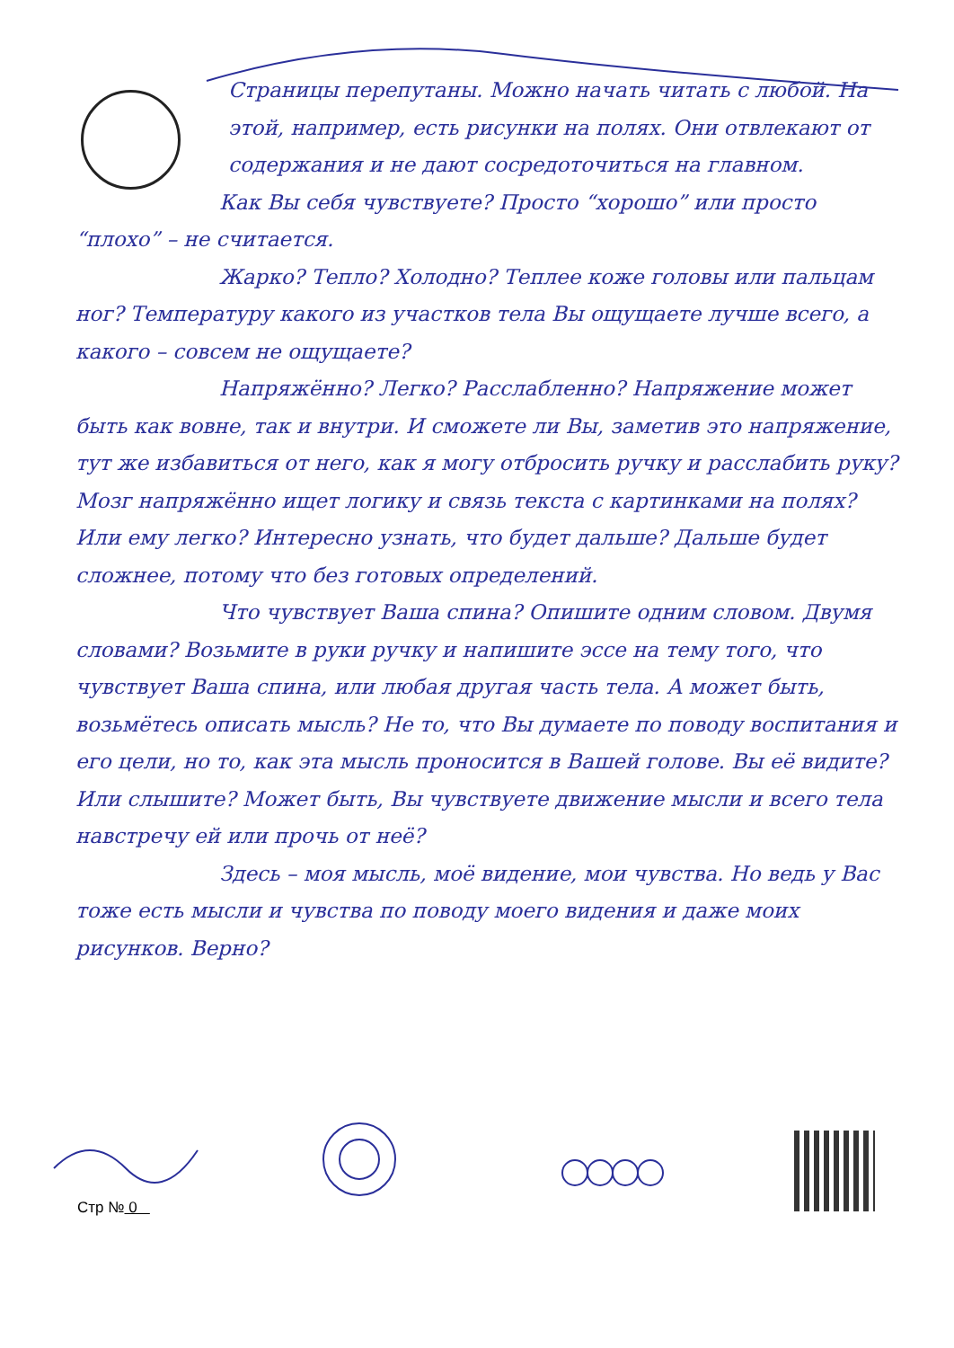Страницы перепутаны. Можно начать читать с любой. На этой, например, есть рисунки на полях. Они отвлекают от содержания и не дают сосредоточиться на главном.
Как Вы себя чувствуете? Просто “хорошо” или просто “плохо” – не считается.
Жарко? Тепло? Холодно? Теплее коже головы или пальцам ног? Температуру какого из участков тела Вы ощущаете лучше всего, а какого – совсем не ощущаете?
Напряжённо? Легко? Расслабленно? Напряжение может быть как вовне, так и внутри. И сможете ли Вы, заметив это напряжение, тут же избавиться от него, как я могу отбросить ручку и расслабить руку? Мозг напряжённо ищет логику и связь текста с картинками на полях? Или ему легко? Интересно узнать, что будет дальше? Дальше будет сложнее, потому что без готовых определений.
Что чувствует Ваша спина? Опишите одним словом. Двумя словами? Возьмите в руки ручку и напишите эссе на тему того, что чувствует Ваша спина, или любая другая часть тела. А может быть, возьмётесь описать мысль? Не то, что Вы думаете по поводу воспитания и его цели, но то, как эта мысль проносится в Вашей голове. Вы её видите? Или слышите? Может быть, Вы чувствуете движение мысли и всего тела навстречу ей или прочь от неё?
Здесь – моя мысль, моё видение, мои чувства. Но ведь у Вас тоже есть мысли и чувства по поводу моего видения и даже моих рисунков. Верно?
Стр № 0